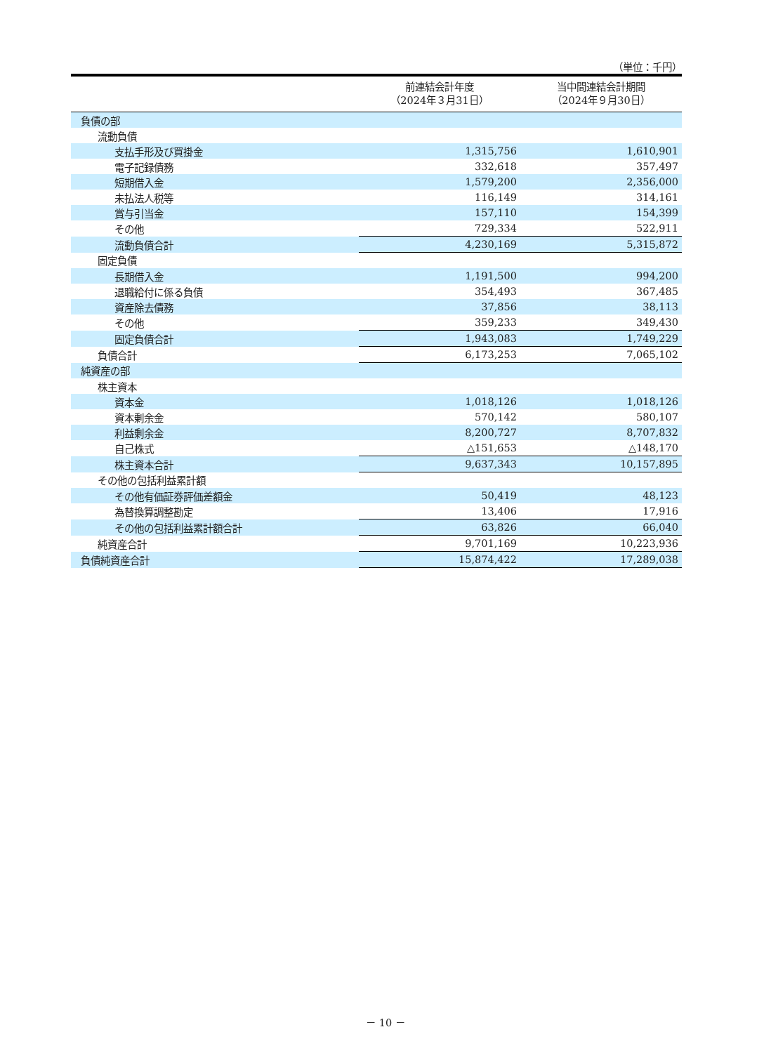（単位：千円）
| | 前連結会計年度 （2024年３月31日） | 当中間連結会計期間 （2024年９月30日） |
| --- | --- | --- |
| 負債の部 | | |
| 流動負債 | | |
| 支払手形及び買掛金 | 1,315,756 | 1,610,901 |
| 電子記録債務 | 332,618 | 357,497 |
| 短期借入金 | 1,579,200 | 2,356,000 |
| 未払法人税等 | 116,149 | 314,161 |
| 賞与引当金 | 157,110 | 154,399 |
| その他 | 729,334 | 522,911 |
| 流動負債合計 | 4,230,169 | 5,315,872 |
| 固定負債 | | |
| 長期借入金 | 1,191,500 | 994,200 |
| 退職給付に係る負債 | 354,493 | 367,485 |
| 資産除去債務 | 37,856 | 38,113 |
| その他 | 359,233 | 349,430 |
| 固定負債合計 | 1,943,083 | 1,749,229 |
| 負債合計 | 6,173,253 | 7,065,102 |
| 純資産の部 | | |
| 株主資本 | | |
| 資本金 | 1,018,126 | 1,018,126 |
| 資本剰余金 | 570,142 | 580,107 |
| 利益剰余金 | 8,200,727 | 8,707,832 |
| 自己株式 | △151,653 | △148,170 |
| 株主資本合計 | 9,637,343 | 10,157,895 |
| その他の包括利益累計額 | | |
| その他有価証券評価差額金 | 50,419 | 48,123 |
| 為替換算調整勘定 | 13,406 | 17,916 |
| その他の包括利益累計額合計 | 63,826 | 66,040 |
| 純資産合計 | 9,701,169 | 10,223,936 |
| 負債純資産合計 | 15,874,422 | 17,289,038 |
－ 10 －